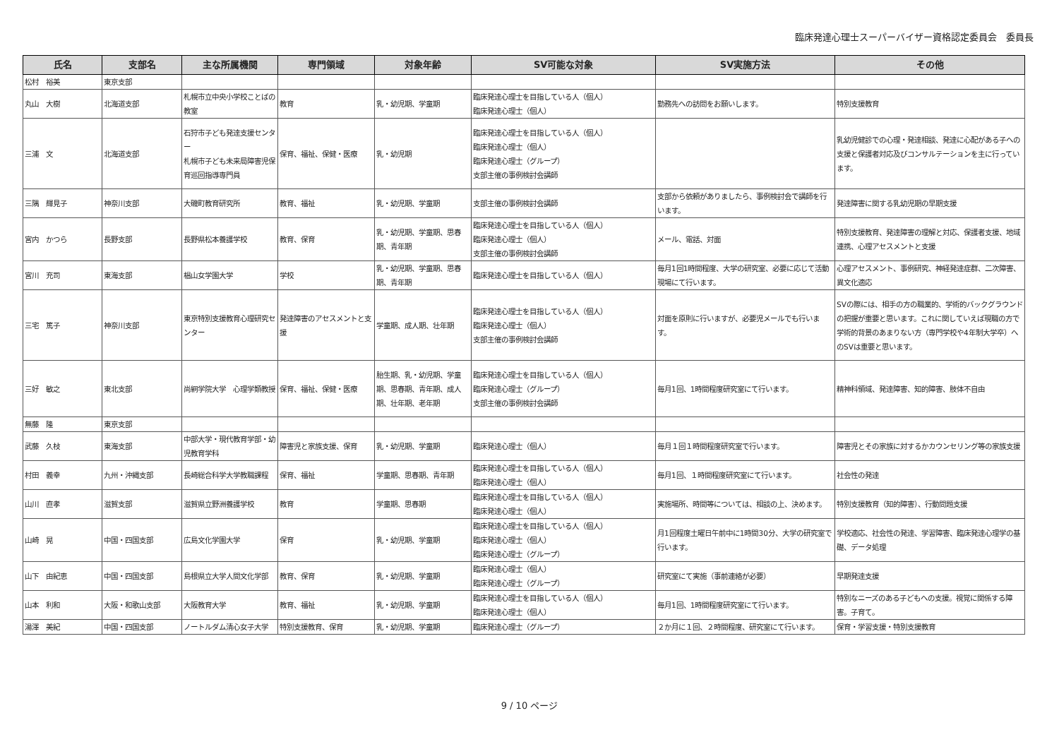臨床発達心理士スーパーバイザー資格認定委員会　委員長
| 氏名 | 支部名 | 主な所属機関 | 専門領域 | 対象年齢 | SV可能な対象 | SV実施方法 | その他 |
| --- | --- | --- | --- | --- | --- | --- | --- |
| 松村 裕美 | 東京支部 | | | | | | |
| 丸山 大樹 | 北海道支部 | 札幌市立中央小学校ことばの教室 | 教育 | 乳・幼児期、学童期 | 臨床発達心理士を目指している人（個人） 臨床発達心理士（個人） | 勤務先への訪問をお願いします。 | 特別支援教育 |
| 三浦 文 | 北海道支部 | 石狩市子ども発達支援センター 札幌市子ども未来局障害児保育巡回指導専門員 | 保育、福祉、保健・医療 | 乳・幼児期 | 臨床発達心理士を目指している人（個人） 臨床発達心理士（個人） 臨床発達心理士（グループ） 支部主催の事例検討会講師 | | 乳幼児健診での心理・発達相談、発達に心配がある子への支援と保護者対応及びコンサルテーションを主に行っています。 |
| 三隅 輝見子 | 神奈川支部 | 大磯町教育研究所 | 教育、福祉 | 乳・幼児期、学童期 | 支部主催の事例検討会講師 | 支部から依頼がありましたら、事例検討会で講師を行います。 | 発達障害に関する乳幼児期の早期支援 |
| 宮内 かつら | 長野支部 | 長野県松本養護学校 | 教育、保育 | 乳・幼児期、学童期、思春期、青年期 | 臨床発達心理士を目指している人（個人） 臨床発達心理士（個人） 支部主催の事例検討会講師 | メール、電話、対面 | 特別支援教育、発達障害の理解と対応、保護者支援、地域連携、心理アセスメントと支援 |
| 宮川 充司 | 東海支部 | 椙山女学園大学 | 学校 | 乳・幼児期、学童期、思春期、青年期 | 臨床発達心理士を目指している人（個人） | 毎月1回1時間程度、大学の研究室、必要に応じて活動現場にて行います。 | 心理アセスメント、事例研究、神経発達症群、二次障害、異文化適応 |
| 三宅 篤子 | 神奈川支部 | 東京特別支援教育心理研究センター | 発達障害のアセスメントと支援 | 学童期、成人期、壮年期 | 臨床発達心理士を目指している人（個人） 臨床発達心理士（個人） 支部主催の事例検討会講師 | 対面を原則に行いますが、必要児メールでも行います。 | SVの際には、相手の方の職業的、学術的バックグラウンドの把握が重要と思います。これに関していえば現職の方で学術的背景のあまりない方（専門学校や4年制大学卒）へのSVは重要と思います。 |
| 三好 敏之 | 東北支部 | 尚絅学院大学 心理学類教授 | 保育、福祉、保健・医療 | 胎生期、乳・幼児期、学童期、思春期、青年期、成人期、壮年期、老年期 | 臨床発達心理士を目指している人（個人） 臨床発達心理士（グループ） 支部主催の事例検討会講師 | 毎月1回、1時間程度研究室にて行います。 | 精神科領域、発達障害、知的障害、肢体不自由 |
| 無藤 隆 | 東京支部 | | | | | | |
| 武藤 久枝 | 東海支部 | 中部大学・現代教育学部・幼児教育学科 | 障害児と家族支援、保育 | 乳・幼児期、学童期 | 臨床発達心理士（個人） | 毎月１回１時間程度研究室で行います。 | 障害児とその家族に対するかカウンセリング等の家族支援 |
| 村田 義幸 | 九州・沖縄支部 | 長崎総合科学大学教職課程 | 保育、福祉 | 学童期、思春期、青年期 | 臨床発達心理士を目指している人（個人） 臨床発達心理士（個人） | 毎月1回、１時間程度研究室にて行います。 | 社会性の発達 |
| 山川 直孝 | 滋賀支部 | 滋賀県立野洲養護学校 | 教育 | 学童期、思春期 | 臨床発達心理士を目指している人（個人） 臨床発達心理士（個人） | 実施場所、時間等については、相談の上、決めます。 | 特別支援教育（知的障害）、行動問題支援 |
| 山崎 晃 | 中国・四国支部 | 広島文化学園大学 | 保育 | 乳・幼児期、学童期 | 臨床発達心理士を目指している人（個人） 臨床発達心理士（個人） 臨床発達心理士（グループ） | 月1回程度土曜日午前中に1時間30分、大学の研究室で行います。 | 学校適応、社会性の発達、学習障害、臨床発達心理学の基礎、データ処理 |
| 山下 由紀恵 | 中国・四国支部 | 島根県立大学人間文化学部 | 教育、保育 | 乳・幼児期、学童期 | 臨床発達心理士（個人） 臨床発達心理士（グループ） | 研究室にて実施（事前連絡が必要） | 早期発達支援 |
| 山本 利和 | 大阪・和歌山支部 | 大阪教育大学 | 教育、福祉 | 乳・幼児期、学童期 | 臨床発達心理士を目指している人（個人） 臨床発達心理士（個人） | 毎月1回、1時間程度研究室にて行います。 | 特別なニーズのある子どもへの支援。視覚に関係する障害。子育て。 |
| 湯澤 美紀 | 中国・四国支部 | ノートルダム清心女子大学 | 特別支援教育、保育 | 乳・幼児期、学童期 | 臨床発達心理士（グループ） | ２か月に１回、２時間程度、研究室にて行います。 | 保育・学習支援・特別支援教育 |
9 / 10 ページ